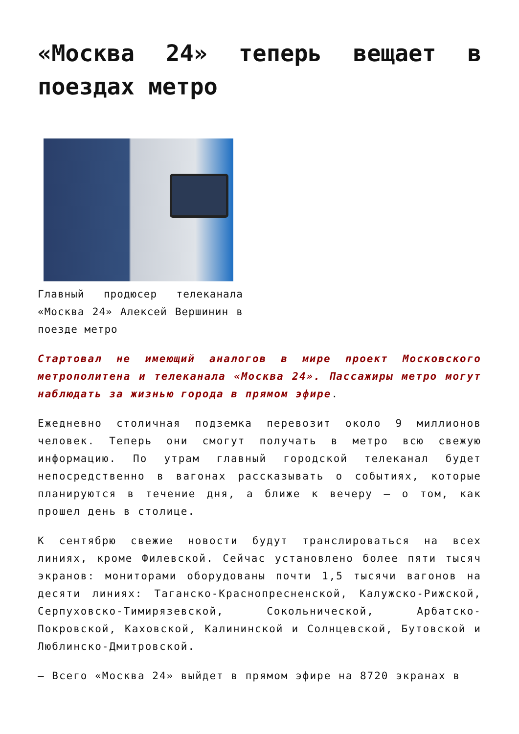«Москва 24» теперь вещает в поездах метро
Главный продюсер телеканала «Москва 24» Алексей Вершинин в поезде метро
Стартовал не имеющий аналогов в мире проект Московского метрополитена и телеканала «Москва 24». Пассажиры метро могут наблюдать за жизнью города в прямом эфире.
Ежедневно столичная подземка перевозит около 9 миллионов человек. Теперь они смогут получать в метро всю свежую информацию. По утрам главный городской телеканал будет непосредственно в вагонах рассказывать о событиях, которые планируются в течение дня, а ближе к вечеру – о том, как прошел день в столице.
К сентябрю свежие новости будут транслироваться на всех линиях, кроме Филевской. Сейчас установлено более пяти тысяч экранов: мониторами оборудованы почти 1,5 тысячи вагонов на десяти линиях: Таганско-Краснопресненской, Калужско-Рижской, Серпуховско-Тимирязевской, Сокольнической, Арбатско-Покровской, Каховской, Калининской и Солнцевской, Бутовской и Люблинско-Дмитровской.
– Всего «Москва 24» выйдет в прямом эфире на 8720 экранах в